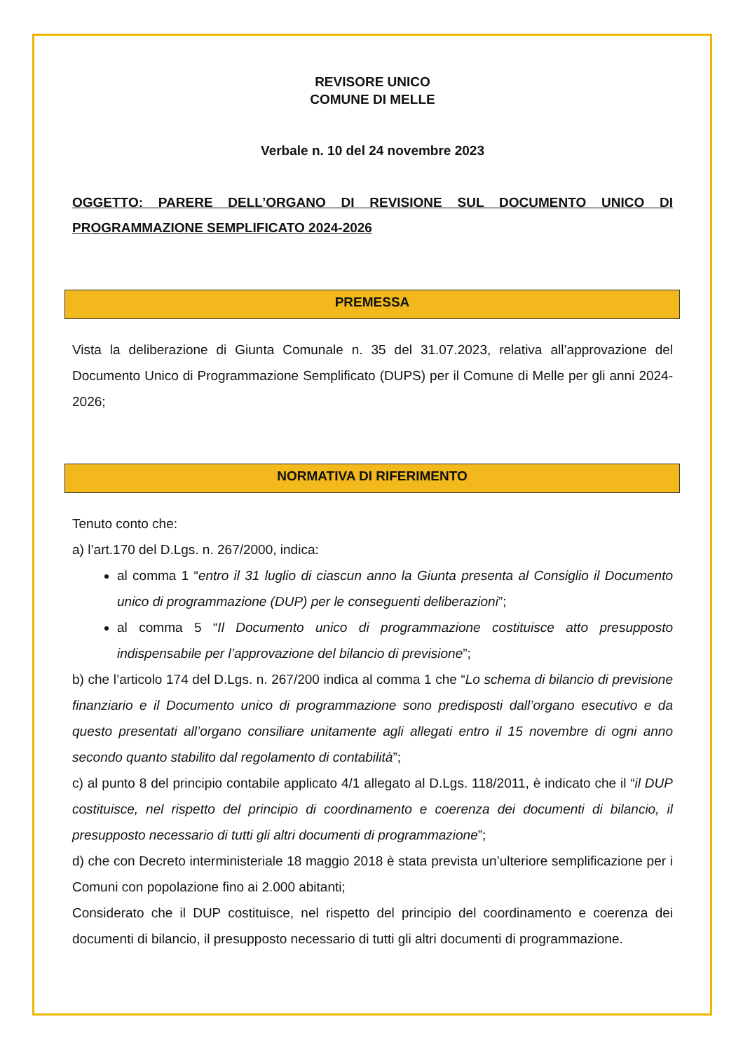REVISORE UNICO
COMUNE DI MELLE
Verbale n. 10 del 24 novembre 2023
OGGETTO: PARERE DELL’ORGANO DI REVISIONE SUL DOCUMENTO UNICO DI PROGRAMMAZIONE SEMPLIFICATO 2024-2026
PREMESSA
Vista la deliberazione di Giunta Comunale n. 35 del 31.07.2023, relativa all’approvazione del Documento Unico di Programmazione Semplificato (DUPS) per il Comune di Melle per gli anni 2024-2026;
NORMATIVA DI RIFERIMENTO
Tenuto conto che:
a) l’art.170 del D.Lgs. n. 267/2000, indica:
al comma 1 “entro il 31 luglio di ciascun anno la Giunta presenta al Consiglio il Documento unico di programmazione (DUP) per le conseguenti deliberazioni”;
al comma 5 “Il Documento unico di programmazione costituisce atto presupposto indispensabile per l’approvazione del bilancio di previsione”;
b) che l’articolo 174 del D.Lgs. n. 267/200 indica al comma 1 che “Lo schema di bilancio di previsione finanziario e il Documento unico di programmazione sono predisposti dall’organo esecutivo e da questo presentati all’organo consiliare unitamente agli allegati entro il 15 novembre di ogni anno secondo quanto stabilito dal regolamento di contabilità”;
c) al punto 8 del principio contabile applicato 4/1 allegato al D.Lgs. 118/2011, è indicato che il “il DUP costituisce, nel rispetto del principio di coordinamento e coerenza dei documenti di bilancio, il presupposto necessario di tutti gli altri documenti di programmazione”;
d) che con Decreto interministeriale 18 maggio 2018 è stata prevista un’ulteriore semplificazione per i Comuni con popolazione fino ai 2.000 abitanti;
Considerato che il DUP costituisce, nel rispetto del principio del coordinamento e coerenza dei documenti di bilancio, il presupposto necessario di tutti gli altri documenti di programmazione.